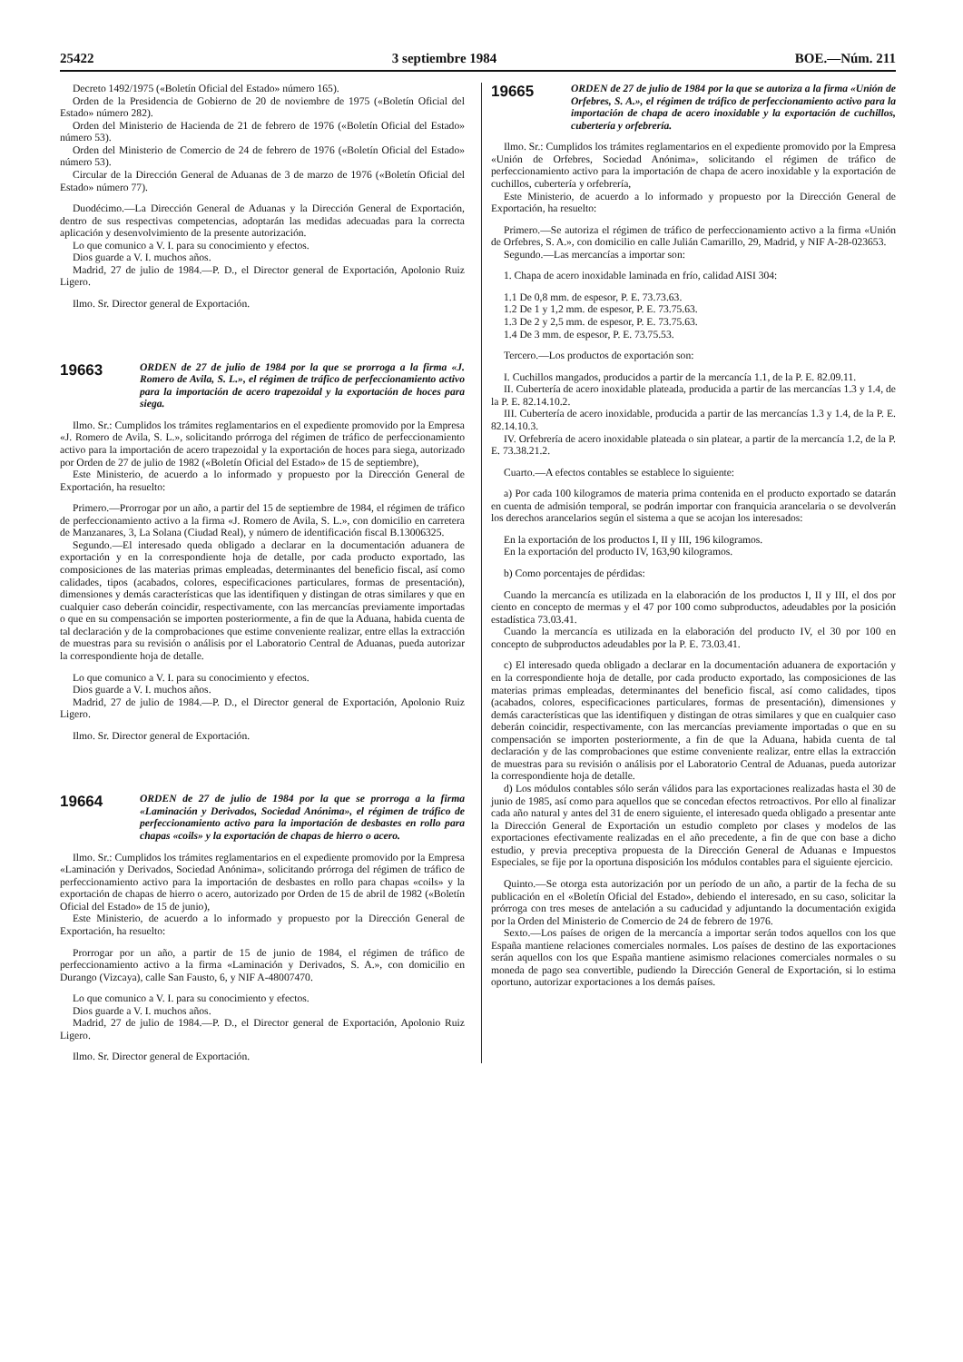25422 3 septiembre 1984 BOE.—Núm. 211
Decreto 1492/1975 («Boletín Oficial del Estado» número 165).
Orden de la Presidencia de Gobierno de 20 de noviembre de 1975 («Boletín Oficial del Estado» número 282).
Orden del Ministerio de Hacienda de 21 de febrero de 1976 («Boletín Oficial del Estado» número 53).
Orden del Ministerio de Comercio de 24 de febrero de 1976 («Boletín Oficial del Estado» número 53).
Circular de la Dirección General de Aduanas de 3 de marzo de 1976 («Boletín Oficial del Estado» número 77).
Duodécimo.—La Dirección General de Aduanas y la Dirección General de Exportación, dentro de sus respectivas competencias, adoptarán las medidas adecuadas para la correcta aplicación y desenvolvimiento de la presente autorización.
Lo que comunico a V. I. para su conocimiento y efectos.
Dios guarde a V. I. muchos años.
Madrid, 27 de julio de 1984.—P. D., el Director general de Exportación, Apolonio Ruiz Ligero.
Ilmo. Sr. Director general de Exportación.
19663 ORDEN de 27 de julio de 1984 por la que se prorroga a la firma «J. Romero de Avila, S. L.», el régimen de tráfico de perfeccionamiento activo para la importación de acero trapezoidal y la exportación de hoces para siega.
Ilmo. Sr.: Cumplidos los trámites reglamentarios en el expediente promovido por la Empresa «J. Romero de Avila, S. L.», solicitando prórroga del régimen de tráfico de perfeccionamiento activo para la importación de acero trapezoidal y la exportación de hoces para siega, autorizado por Orden de 27 de julio de 1982 («Boletín Oficial del Estado» de 15 de septiembre),
Este Ministerio, de acuerdo a lo informado y propuesto por la Dirección General de Exportación, ha resuelto:
Primero.—Prorrogar por un año, a partir del 15 de septiembre de 1984, el régimen de tráfico de perfeccionamiento activo a la firma «J. Romero de Avila, S. L.», con domicilio en carretera de Manzanares, 3, La Solana (Ciudad Real), y número de identificación fiscal B.13006325.
Segundo.—El interesado queda obligado a declarar en la documentación aduanera de exportación y en la correspondiente hoja de detalle, por cada producto exportado, las composiciones de las materias primas empleadas, determinantes del beneficio fiscal, así como calidades, tipos (acabados, colores, especificaciones particulares, formas de presentación), dimensiones y demás características que las identifiquen y distingan de otras similares y que en cualquier caso deberán coincidir, respectivamente, con las mercancías previamente importadas o que en su compensación se importen posteriormente, a fin de que la Aduana, habida cuenta de tal declaración y de la comprobaciones que estime conveniente realizar, entre ellas la extracción de muestras para su revisión o análisis por el Laboratorio Central de Aduanas, pueda autorizar la correspondiente hoja de detalle.
Lo que comunico a V. I. para su conocimiento y efectos.
Dios guarde a V. I. muchos años.
Madrid, 27 de julio de 1984.—P. D., el Director general de Exportación, Apolonio Ruiz Ligero.
Ilmo. Sr. Director general de Exportación.
19664 ORDEN de 27 de julio de 1984 por la que se prorroga a la firma «Laminación y Derivados, Sociedad Anónima», el régimen de tráfico de perfeccionamiento activo para la importación de desbastes en rollo para chapas «coils» y la exportación de chapas de hierro o acero.
Ilmo. Sr.: Cumplidos los trámites reglamentarios en el expediente promovido por la Empresa «Laminación y Derivados, Sociedad Anónima», solicitando prórroga del régimen de tráfico de perfeccionamiento activo para la importación de desbastes en rollo para chapas «coils» y la exportación de chapas de hierro o acero, autorizado por Orden de 15 de abril de 1982 («Boletín Oficial del Estado» de 15 de junio),
Este Ministerio, de acuerdo a lo informado y propuesto por la Dirección General de Exportación, ha resuelto:
Prorrogar por un año, a partir de 15 de junio de 1984, el régimen de tráfico de perfeccionamiento activo a la firma «Laminación y Derivados, S. A.», con domicilio en Durango (Vizcaya), calle San Fausto, 6, y NIF A-48007470.
Lo que comunico a V. I. para su conocimiento y efectos.
Dios guarde a V. I. muchos años.
Madrid, 27 de julio de 1984.—P. D., el Director general de Exportación, Apolonio Ruiz Ligero.
Ilmo. Sr. Director general de Exportación.
19665 ORDEN de 27 de julio de 1984 por la que se autoriza a la firma «Unión de Orfebres, S. A.», el régimen de tráfico de perfeccionamiento activo para la importación de chapa de acero inoxidable y la exportación de cuchillos, cubertería y orfebrería.
Ilmo. Sr.: Cumplidos los trámites reglamentarios en el expediente promovido por la Empresa «Unión de Orfebres, Sociedad Anónima», solicitando el régimen de tráfico de perfeccionamiento activo para la importación de chapa de acero inoxidable y la exportación de cuchillos, cubertería y orfebrería,
Este Ministerio, de acuerdo a lo informado y propuesto por la Dirección General de Exportación, ha resuelto:
Primero.—Se autoriza el régimen de tráfico de perfeccionamiento activo a la firma «Unión de Orfebres, S. A.», con domicilio en calle Julián Camarillo, 29, Madrid, y NIF A-28-023653.
Segundo.—Las mercancías a importar son:
1. Chapa de acero inoxidable laminada en frío, calidad AISI 304:
1.1 De 0,8 mm. de espesor, P. E. 73.73.63.
1.2 De 1 y 1,2 mm. de espesor, P. E. 73.75.63.
1.3 De 2 y 2,5 mm. de espesor, P. E. 73.75.63.
1.4 De 3 mm. de espesor, P. E. 73.75.53.
Tercero.—Los productos de exportación son:
I. Cuchillos mangados, producidos a partir de la mercancía 1.1, de la P. E. 82.09.11.
II. Cubertería de acero inoxidable plateada, producida a partir de las mercancías 1.3 y 1.4, de la P. E. 82.14.10.2.
III. Cubertería de acero inoxidable, producida a partir de las mercancías 1.3 y 1.4, de la P. E. 82.14.10.3.
IV. Orfebrería de acero inoxidable plateada o sin platear, a partir de la mercancía 1.2, de la P. E. 73.38.21.2.
Cuarto.—A efectos contables se establece lo siguiente:
a) Por cada 100 kilogramos de materia prima contenida en el producto exportado se datarán en cuenta de admisión temporal, se podrán importar con franquicia arancelaria o se devolverán los derechos arancelarios según el sistema a que se acojan los interesados:
En la exportación de los productos I, II y III, 196 kilogramos.
En la exportación del producto IV, 163,90 kilogramos.
b) Como porcentajes de pérdidas:
Cuando la mercancía es utilizada en la elaboración de los productos I, II y III, el dos por ciento en concepto de mermas y el 47 por 100 como subproductos, adeudables por la posición estadística 73.03.41.
Cuando la mercancía es utilizada en la elaboración del producto IV, el 30 por 100 en concepto de subproductos adeudables por la P. E. 73.03.41.
c) El interesado queda obligado a declarar en la documentación aduanera de exportación y en la correspondiente hoja de detalle, por cada producto exportado, las composiciones de las materias primas empleadas, determinantes del beneficio fiscal, así como calidades, tipos (acabados, colores, especificaciones particulares, formas de presentación), dimensiones y demás características que las identifiquen y distingan de otras similares y que en cualquier caso deberán coincidir, respectivamente, con las mercancías previamente importadas o que en su compensación se importen posteriormente, a fin de que la Aduana, habida cuenta de tal declaración y de las comprobaciones que estime conveniente realizar, entre ellas la extracción de muestras para su revisión o análisis por el Laboratorio Central de Aduanas, pueda autorizar la correspondiente hoja de detalle.
d) Los módulos contables sólo serán válidos para las exportaciones realizadas hasta el 30 de junio de 1985, así como para aquellos que se concedan efectos retroactivos. Por ello al finalizar cada año natural y antes del 31 de enero siguiente, el interesado queda obligado a presentar ante la Dirección General de Exportación un estudio completo por clases y modelos de las exportaciones efectivamente realizadas en el año precedente, a fin de que con base a dicho estudio, y previa preceptiva propuesta de la Dirección General de Aduanas e Impuestos Especiales, se fije por la oportuna disposición los módulos contables para el siguiente ejercicio.
Quinto.—Se otorga esta autorización por un período de un año, a partir de la fecha de su publicación en el «Boletín Oficial del Estado», debiendo el interesado, en su caso, solicitar la prórroga con tres meses de antelación a su caducidad y adjuntando la documentación exigida por la Orden del Ministerio de Comercio de 24 de febrero de 1976.
Sexto.—Los países de origen de la mercancía a importar serán todos aquellos con los que España mantiene relaciones comerciales normales. Los países de destino de las exportaciones serán aquellos con los que España mantiene asimismo relaciones comerciales normales o su moneda de pago sea convertible, pudiendo la Dirección General de Exportación, si lo estima oportuno, autorizar exportaciones a los demás países.